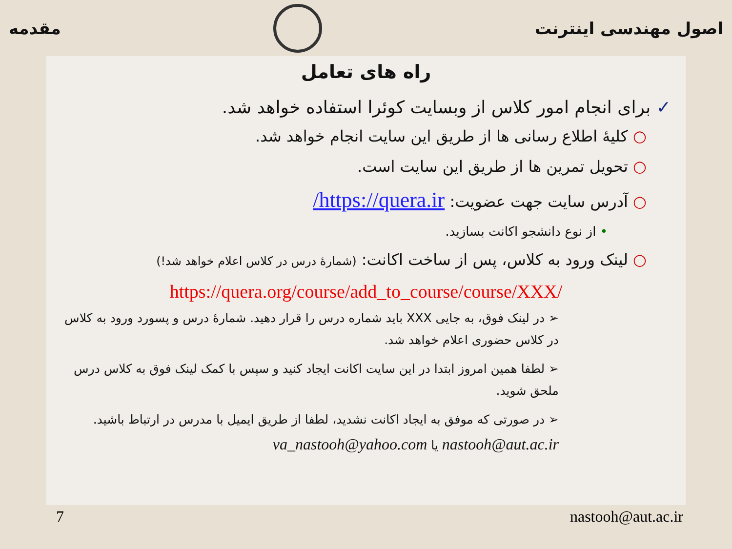اصول مهندسی اینترنت مقدمه
راه های تعامل
✓ برای انجام امور کلاس از وبسایت کوئرا استفاده خواهد شد.
○ کلیهٔ اطلاع رسانی ها از طریق این سایت انجام خواهد شد.
○ تحویل تمرین ها از طریق این سایت است.
○ آدرس سایت جهت عضویت: https://quera.ir/
• از نوع دانشجو اکانت بسازید.
○ لینک ورود به کلاس، پس از ساخت اکانت: (شمارهٔ درس در کلاس اعلام خواهد شد!)
https://quera.org/course/add_to_course/course/XXX/
➢ در لینک فوق، به جایی XXX باید شماره درس را قرار دهید. شمارهٔ درس و پسورد ورود به کلاس در کلاس حضوری اعلام خواهد شد.
➢ لطفا همین امروز ابتدا در این سایت اکانت ایجاد کنید و سپس با کمک لینک فوق به کلاس درس ملحق شوید.
➢ در صورتی که موفق به ایجاد اکانت نشدید، لطفا از طریق ایمیل با مدرس در ارتباط باشید.
nastooh@aut.ac.ir یا va_nastooh@yahoo.com
7 nastooh@aut.ac.ir